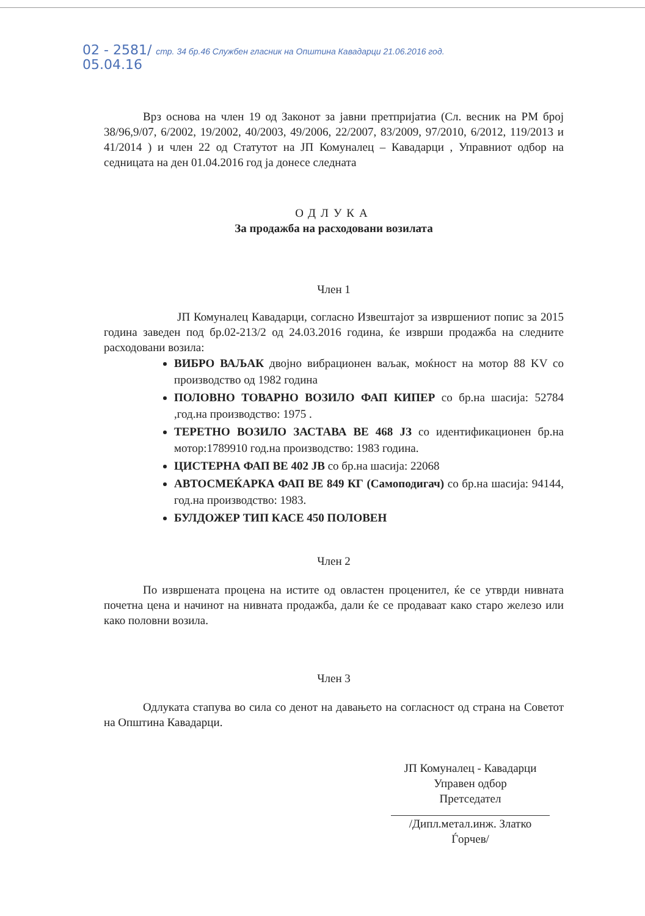02 - 2581/ стр. 34 бр.46 Службен гласник на Општина Кавадарци 21.06.2016 год.
05.04.16
Врз основа на член 19 од Законот за јавни претпријатиа (Сл. весник на РМ број 38/96,9/07, 6/2002, 19/2002, 40/2003, 49/2006, 22/2007, 83/2009, 97/2010, 6/2012, 119/2013 и 41/2014 ) и член 22 од Статутот на ЈП Комуналец – Кавадарци , Управниот одбор на седницата на ден 01.04.2016 год ја донесе следната
ОДЛУКА
За продажба на расходовани возилата
Член 1
ЈП Комуналец Кавадарци, согласно Извештајот за извршениот попис за 2015 година заведен под бр.02-213/2 од 24.03.2016 година, ќе изврши продажба на следните расходовани возила:
ВИБРО ВАЉАК двојно вибрационен ваљак, моќност на мотор 88 KV со производство од 1982 година
ПОЛОВНО ТОВАРНО ВОЗИЛО ФАП КИПЕР со бр.на шасија: 52784 ,год.на производство: 1975 .
ТЕРЕТНО ВОЗИЛО ЗАСТАВА ВЕ 468 ЈЗ со идентификационен бр.на мотор:1789910 год.на производство: 1983 година.
ЦИСТЕРНА ФАП ВЕ 402 ЈВ со бр.на шасија: 22068
АВТОСМЕЌАРКА ФАП ВЕ 849 КГ (Самоподигач) со бр.на шасија: 94144, год.на производство: 1983.
БУЛДОЖЕР ТИП КАСЕ 450 ПОЛОВЕН
Член 2
По извршената процена на истите од овластен проценител, ќе се утврди нивната почетна цена и начинот на нивната продажба, дали ќе се продаваат како старо железо или како половни возила.
Член 3
Одлуката стапува во сила со денот на давањето на согласност од страна на Советот на Општина Кавадарци.
ЈП Комуналец - Кавадарци
Управен одбор
Претседател
/Дипл.метал.инж. Златко Ѓорчев/